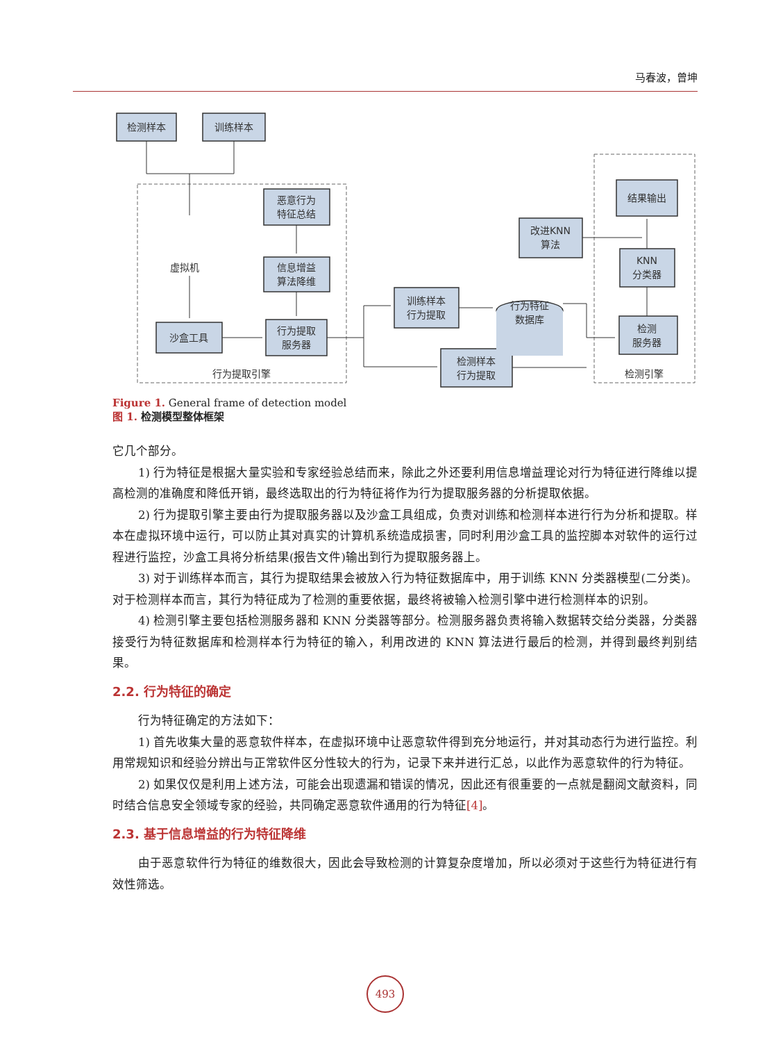马春波，曾坤
检测样本
训练样本
恶意行为
特征总结
信息增益
算法降维
虚拟机
沙盒工具
行为提取
服务器
行为提取引擎
训练样本
行为提取
检测样本
行为提取
行为特征
数据库
改进KNN
算法
结果输出
KNN
分类器
检测
服务器
检测引擎
Figure 1. General frame of detection model
图 1. 检测模型整体框架
它几个部分。
1) 行为特征是根据大量实验和专家经验总结而来，除此之外还要利用信息增益理论对行为特征进行降维以提高检测的准确度和降低开销，最终选取出的行为特征将作为行为提取服务器的分析提取依据。
2) 行为提取引擎主要由行为提取服务器以及沙盒工具组成，负责对训练和检测样本进行行为分析和提取。样本在虚拟环境中运行，可以防止其对真实的计算机系统造成损害，同时利用沙盒工具的监控脚本对软件的运行过程进行监控，沙盒工具将分析结果(报告文件)输出到行为提取服务器上。
3) 对于训练样本而言，其行为提取结果会被放入行为特征数据库中，用于训练 KNN 分类器模型(二分类)。对于检测样本而言，其行为特征成为了检测的重要依据，最终将被输入检测引擎中进行检测样本的识别。
4) 检测引擎主要包括检测服务器和 KNN 分类器等部分。检测服务器负责将输入数据转交给分类器，分类器接受行为特征数据库和检测样本行为特征的输入，利用改进的 KNN 算法进行最后的检测，并得到最终判别结果。
2.2. 行为特征的确定
行为特征确定的方法如下：
1) 首先收集大量的恶意软件样本，在虚拟环境中让恶意软件得到充分地运行，并对其动态行为进行监控。利用常规知识和经验分辨出与正常软件区分性较大的行为，记录下来并进行汇总，以此作为恶意软件的行为特征。
2) 如果仅仅是利用上述方法，可能会出现遗漏和错误的情况，因此还有很重要的一点就是翻阅文献资料，同时结合信息安全领域专家的经验，共同确定恶意软件通用的行为特征[4]。
2.3. 基于信息增益的行为特征降维
由于恶意软件行为特征的维数很大，因此会导致检测的计算复杂度增加，所以必须对于这些行为特征进行有效性筛选。
493